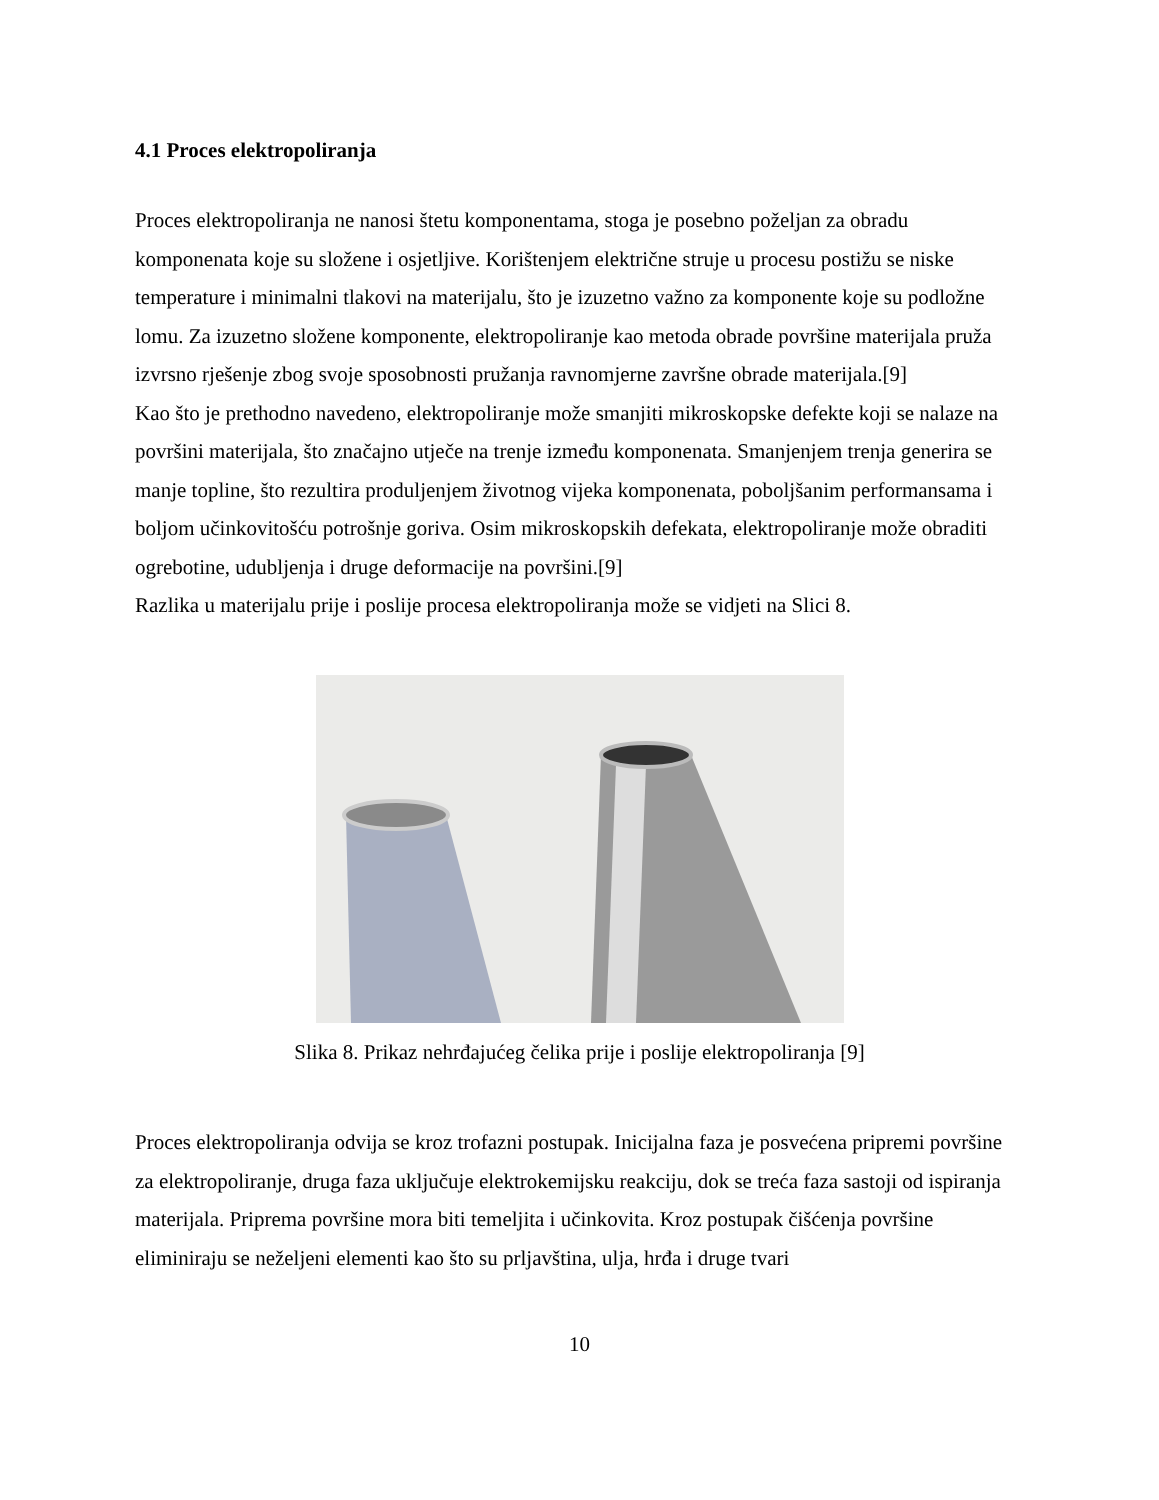4.1 Proces elektropoliranja
Proces elektropoliranja ne nanosi štetu komponentama, stoga je posebno poželjan za obradu komponenata koje su složene i osjetljive. Korištenjem električne struje u procesu postižu se niske temperature i minimalni tlakovi na materijalu, što je izuzetno važno za komponente koje su podložne lomu. Za izuzetno složene komponente, elektropoliranje kao metoda obrade površine materijala pruža izvrsno rješenje zbog svoje sposobnosti pružanja ravnomjerne završne obrade materijala.[9]
Kao što je prethodno navedeno, elektropoliranje može smanjiti mikroskopske defekte koji se nalaze na površini materijala, što značajno utječe na trenje između komponenata. Smanjenjem trenja generira se manje topline, što rezultira produljenjem životnog vijeka komponenata, poboljšanim performansama i boljom učinkovitošću potrošnje goriva. Osim mikroskopskih defekata, elektropoliranje može obraditi ogrebotine, udubljenja i druge deformacije na površini.[9]
Razlika u materijalu prije i poslije procesa elektropoliranja može se vidjeti na Slici 8.
Slika 8. Prikaz nehrđajućeg čelika prije i poslije elektropoliranja [9]
Proces elektropoliranja odvija se kroz trofazni postupak. Inicijalna faza je posvećena pripremi površine za elektropoliranje, druga faza uključuje elektrokemijsku reakciju, dok se treća faza sastoji od ispiranja materijala. Priprema površine mora biti temeljita i učinkovita. Kroz postupak čišćenja površine eliminiraju se neželjeni elementi kao što su prljavština, ulja, hrđa i druge tvari
10